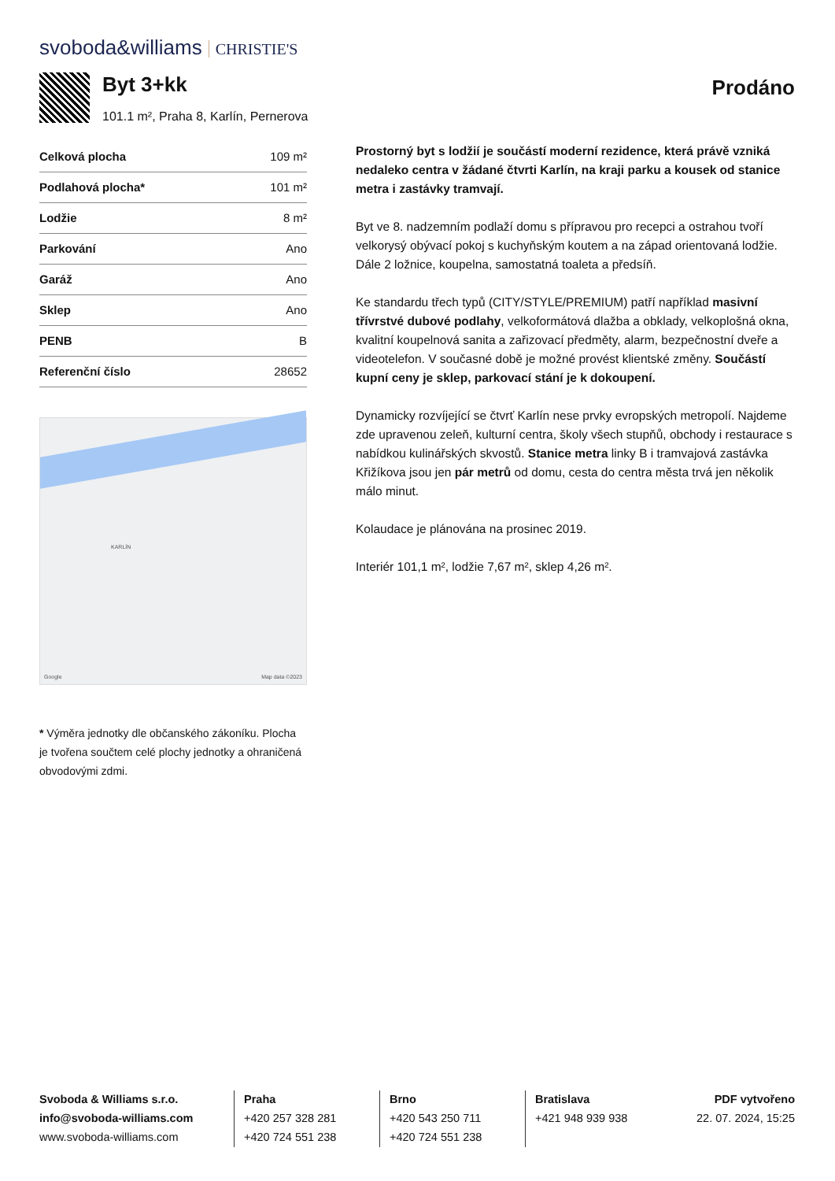svoboda&williams CHRISTIE'S
Byt 3+kk
101.1 m², Praha 8, Karlín, Pernerova
Prodáno
| Celková plocha | 109 m² |
| Podlahová plocha* | 101 m² |
| Lodžie | 8 m² |
| Parkování | Ano |
| Garáž | Ano |
| Sklep | Ano |
| PENB | B |
| Referenční číslo | 28652 |
KARLÍN
Google Map data ©2023
* Výměra jednotky dle občanského zákoníku. Plocha je tvořena součtem celé plochy jednotky a ohraničená obvodovými zdmi.
Prostorný byt s lodžií je součástí moderní rezidence, která právě vzniká nedaleko centra v žádané čtvrti Karlín, na kraji parku a kousek od stanice metra i zastávky tramvají.
Byt ve 8. nadzemním podlaží domu s přípravou pro recepci a ostrahou tvoří velkorysý obývací pokoj s kuchyňským koutem a na západ orientovaná lodžie. Dále 2 ložnice, koupelna, samostatná toaleta a předsíň.
Ke standardu třech typů (CITY/STYLE/PREMIUM) patří například masivní třívrstvé dubové podlahy, velkoformátová dlažba a obklady, velkoplošná okna, kvalitní koupelnová sanita a zařizovací předměty, alarm, bezpečnostní dveře a videotelefon. V současné době je možné provést klientské změny. Součástí kupní ceny je sklep, parkovací stání je k dokoupení.
Dynamicky rozvíjející se čtvrť Karlín nese prvky evropských metropolí. Najdeme zde upravenou zeleň, kulturní centra, školy všech stupňů, obchody i restaurace s nabídkou kulinářských skvostů. Stanice metra linky B i tramvajová zastávka Křižíkova jsou jen pár metrů od domu, cesta do centra města trvá jen několik málo minut.
Kolaudace je plánována na prosinec 2019.
Interiér 101,1 m², lodžie 7,67 m², sklep 4,26 m².
Svoboda & Williams s.r.o.
info@svoboda-williams.com
www.svoboda-williams.com
Praha
+420 257 328 281
+420 724 551 238
Brno
+420 543 250 711
+420 724 551 238
Bratislava
+421 948 939 938
PDF vytvořeno
22. 07. 2024, 15:25